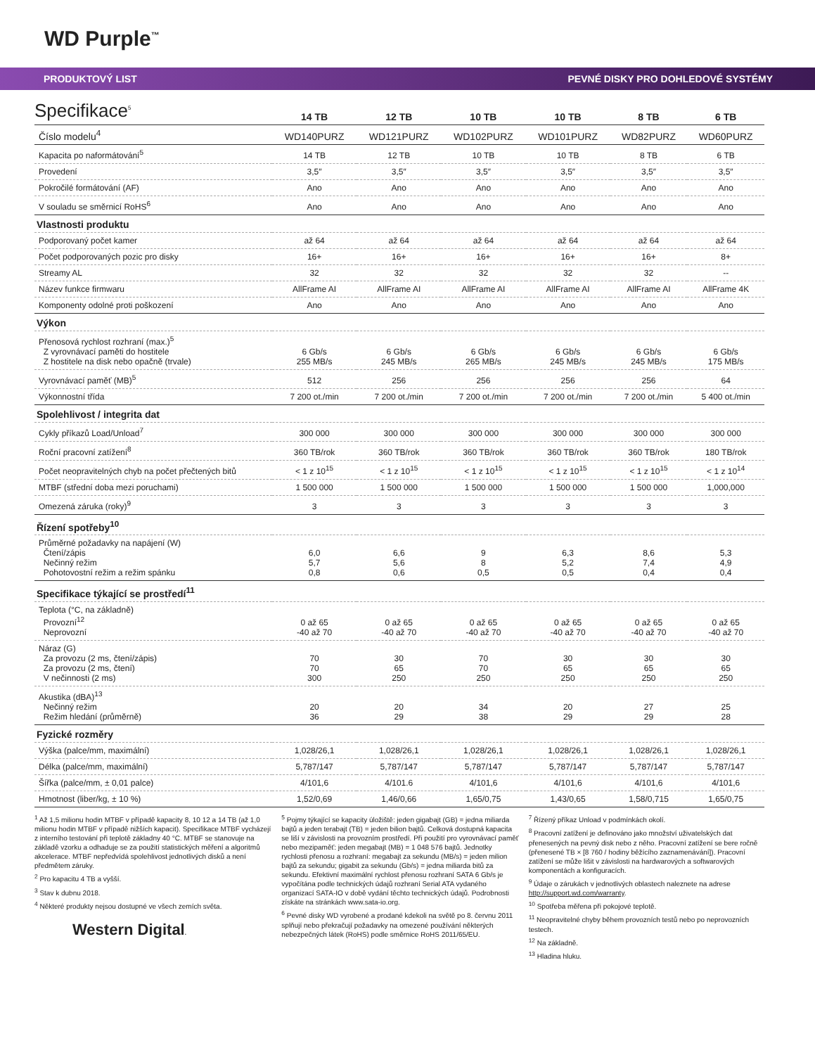WD Purple<sup>™</sup>
PRODUKTOVÝ LIST PEVNÉ DISKY PRO DOHLEDOVÉ SYSTÉMY
Specifikace<sup>5</sup>
| | 14 TB | 12 TB | 10 TB | 10 TB | 8 TB | 6 TB |
| --- | --- | --- | --- | --- | --- | --- |
| Číslo modelu<sup>4</sup> | WD140PURZ | WD121PURZ | WD102PURZ | WD101PURZ | WD82PURZ | WD60PURZ |
| Kapacita po naformátování<sup>5</sup> | 14 TB | 12 TB | 10 TB | 10 TB | 8 TB | 6 TB |
| Provedení | 3,5″ | 3,5″ | 3,5″ | 3,5″ | 3,5″ | 3,5″ |
| Pokročilé formátování (AF) | Ano | Ano | Ano | Ano | Ano | Ano |
| V souladu se směrnicí RoHS<sup>6</sup> | Ano | Ano | Ano | Ano | Ano | Ano |
| Vlastnosti produktu | | | | | | |
| Podporovaný počet kamer | až 64 | až 64 | až 64 | až 64 | až 64 | až 64 |
| Počet podporovaných pozic pro disky | 16+ | 16+ | 16+ | 16+ | 16+ | 8+ |
| Streamy AL | 32 | 32 | 32 | 32 | 32 | -- |
| Název funkce firmwaru | AllFrame AI | AllFrame AI | AllFrame AI | AllFrame AI | AllFrame AI | AllFrame 4K |
| Komponenty odolné proti poškození | Ano | Ano | Ano | Ano | Ano | Ano |
| Výkon | | | | | | |
| Přenosová rychlost rozhraní (max.)<sup>5</sup> Z vyrovnávací paměti do hostitele Z hostitele na disk nebo opačně (trvale) | 6 Gb/s 255 MB/s | 6 Gb/s 245 MB/s | 6 Gb/s 265 MB/s | 6 Gb/s 245 MB/s | 6 Gb/s 245 MB/s | 6 Gb/s 175 MB/s |
| Vyrovnávací paměť (MB)<sup>5</sup> | 512 | 256 | 256 | 256 | 256 | 64 |
| Výkonnostní třída | 7 200 ot./min | 7 200 ot./min | 7 200 ot./min | 7 200 ot./min | 7 200 ot./min | 5 400 ot./min |
| Spolehlivost / integrita dat | | | | | | |
| Cykly příkazů Load/Unload<sup>7</sup> | 300 000 | 300 000 | 300 000 | 300 000 | 300 000 | 300 000 |
| Roční pracovní zatížení<sup>8</sup> | 360 TB/rok | 360 TB/rok | 360 TB/rok | 360 TB/rok | 360 TB/rok | 180 TB/rok |
| Počet neopravitelných chyb na počet přečtených bitů | < 1 z 10<sup>15</sup> | < 1 z 10<sup>15</sup> | < 1 z 10<sup>15</sup> | < 1 z 10<sup>15</sup> | < 1 z 10<sup>15</sup> | < 1 z 10<sup>14</sup> |
| MTBF (střední doba mezi poruchami) | 1 500 000 | 1 500 000 | 1 500 000 | 1 500 000 | 1 500 000 | 1,000,000 |
| Omezená záruka (roky)<sup>9</sup> | 3 | 3 | 3 | 3 | 3 | 3 |
| Řízení spotřeby<sup>10</sup> | | | | | | |
| Průměrné požadavky na napájení (W) Čtení/zápis Nečinný režim Pohotovostní režim a režim spánku | 6,0 5,7 0,8 | 6,6 5,6 0,6 | 9 8 0,5 | 6,3 5,2 0,5 | 8,6 7,4 0,4 | 5,3 4,9 0,4 |
| Specifikace týkající se prostředí<sup>11</sup> | | | | | | |
| Teplota (°C, na základně) Provozní<sup>12</sup> Neprovozní | 0 až 65 -40 až 70 | 0 až 65 -40 až 70 | 0 až 65 -40 až 70 | 0 až 65 -40 až 70 | 0 až 65 -40 až 70 | 0 až 65 -40 až 70 |
| Náraz (G) Za provozu (2 ms, čtení/zápis) Za provozu (2 ms, čtení) V nečinnosti (2 ms) | 70 70 300 | 30 65 250 | 70 70 250 | 30 65 250 | 30 65 250 | 30 65 250 |
| Akustika (dBA)<sup>13</sup> Nečinný režim Režim hledání (průměrně) | 20 36 | 20 29 | 34 38 | 20 29 | 27 29 | 25 28 |
| Fyzické rozměry | | | | | | |
| Výška (palce/mm, maximální) | 1,028/26,1 | 1,028/26,1 | 1,028/26,1 | 1,028/26,1 | 1,028/26,1 | 1,028/26,1 |
| Délka (palce/mm, maximální) | 5,787/147 | 5,787/147 | 5,787/147 | 5,787/147 | 5,787/147 | 5,787/147 |
| Šířka (palce/mm, ± 0,01 palce) | 4/101,6 | 4/101.6 | 4/101,6 | 4/101,6 | 4/101,6 | 4/101,6 |
| Hmotnost (liber/kg, ± 10 %) | 1,52/0,69 | 1,46/0,66 | 1,65/0,75 | 1,43/0,65 | 1,58/0,715 | 1,65/0,75 |
<sup>1</sup> Až 1,5 milionu hodin MTBF v případě kapacity 8, 10 12 a 14 TB (až 1,0 milionu hodin MTBF v případě nižších kapacit). Specifikace MTBF vycházejí z interního testování při teplotě základny 40 °C. MTBF se stanovuje na základě vzorku a odhaduje se za použití statistických měření a algoritmů akcelerace. MTBF nepředvídá spolehlivost jednotlivých disků a není předmětem záruky.
<sup>2</sup> Pro kapacitu 4 TB a vyšší.
<sup>3</sup> Stav k dubnu 2018.
<sup>4</sup> Některé produkty nejsou dostupné ve všech zemích světa.
Western Digital.
<sup>5</sup> Pojmy týkající se kapacity úložiště: jeden gigabajt (GB) = jedna miliarda bajtů a jeden terabajt (TB) = jeden bilion bajtů. Celková dostupná kapacita se liší v závislosti na provozním prostředí. Při použití pro vyrovnávací paměť nebo mezipaměť: jeden megabajt (MB) = 1 048 576 bajtů. Jednotky rychlosti přenosu a rozhraní: megabajt za sekundu (MB/s) = jeden milion bajtů za sekundu; gigabit za sekundu (Gb/s) = jedna miliarda bitů za sekundu. Efektivní maximální rychlost přenosu rozhraní SATA 6 Gb/s je vypočítána podle technických údajů rozhraní Serial ATA vydaného organizací SATA-IO v době vydání těchto technických údajů. Podrobnosti získáte na stránkách www.sata-io.org.
<sup>6</sup> Pevné disky WD vyrobené a prodané kdekoli na světě po 8. červnu 2011 splňují nebo překračují požadavky na omezené používání některých nebezpečných látek (RoHS) podle směrnice RoHS 2011/65/EU.
<sup>7</sup> Řízený příkaz Unload v podmínkách okolí.
<sup>8</sup> Pracovní zatížení je definováno jako množství uživatelských dat přenesených na pevný disk nebo z něho. Pracovní zatížení se bere ročně (přenesené TB × [8 760 / hodiny běžícího zaznamenávání]). Pracovní zatížení se může lišit v závislosti na hardwarových a softwarových komponentách a konfiguracích.
<sup>9</sup> Údaje o zárukách v jednotlivých oblastech naleznete na adrese http://support.wd.com/warranty.
<sup>10</sup> Spotřeba měřena při pokojové teplotě.
<sup>11</sup> Neopravitelné chyby během provozních testů nebo po neprovozních testech.
<sup>12</sup> Na základně.
<sup>13</sup> Hladina hluku.